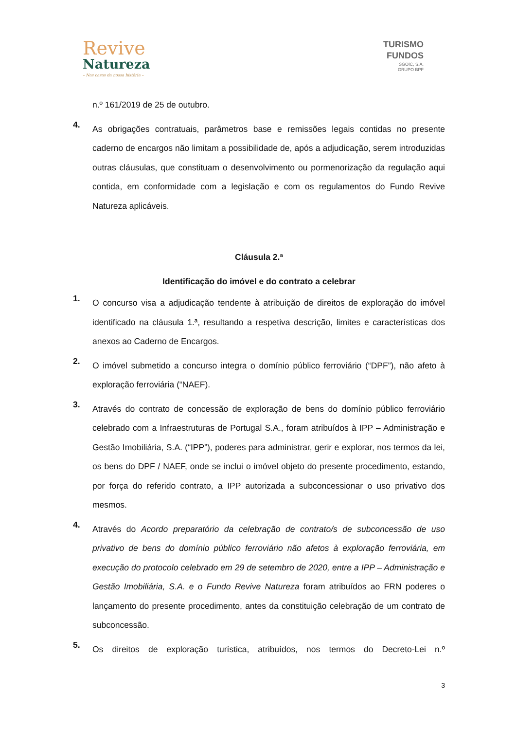Revive
Natureza
– Nas casas da nossa história –
TURISMO
FUNDOS
SGOIC, S.A.
GRUPO BPF
n.º 161/2019 de 25 de outubro.
4.
As obrigações contratuais, parâmetros base e remissões legais contidas no presente caderno de encargos não limitam a possibilidade de, após a adjudicação, serem introduzidas outras cláusulas, que constituam o desenvolvimento ou pormenorização da regulação aqui contida, em conformidade com a legislação e com os regulamentos do Fundo Revive Natureza aplicáveis.
Cláusula 2.ª
Identificação do imóvel e do contrato a celebrar
1.
O concurso visa a adjudicação tendente à atribuição de direitos de exploração do imóvel identificado na cláusula 1.ª, resultando a respetiva descrição, limites e características dos anexos ao Caderno de Encargos.
2.
O imóvel submetido a concurso integra o domínio público ferroviário (“DPF”), não afeto à exploração ferroviária (“NAEF).
3.
Através do contrato de concessão de exploração de bens do domínio público ferroviário celebrado com a Infraestruturas de Portugal S.A., foram atribuídos à IPP – Administração e Gestão Imobiliária, S.A. (“IPP”), poderes para administrar, gerir e explorar, nos termos da lei, os bens do DPF / NAEF, onde se inclui o imóvel objeto do presente procedimento, estando, por força do referido contrato, a IPP autorizada a subconcessionar o uso privativo dos mesmos.
4.
Através do Acordo preparatório da celebração de contrato/s de subconcessão de uso privativo de bens do domínio público ferroviário não afetos à exploração ferroviária, em execução do protocolo celebrado em 29 de setembro de 2020, entre a IPP – Administração e Gestão Imobiliária, S.A. e o Fundo Revive Natureza foram atribuídos ao FRN poderes o lançamento do presente procedimento, antes da constituição celebração de um contrato de subconcessão.
5.
Os direitos de exploração turística, atribuídos, nos termos do Decreto-Lei n.º
3